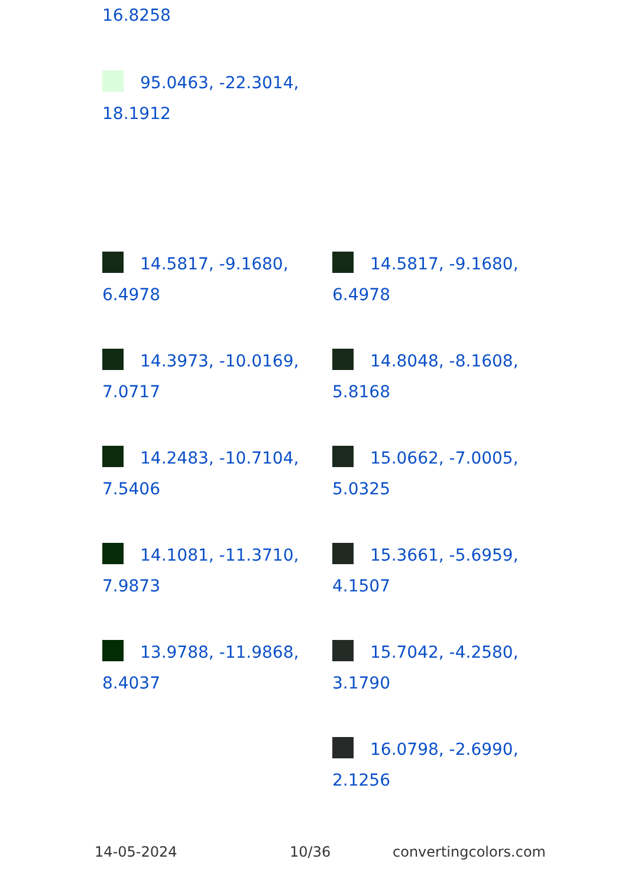16.8258
95.0463, -22.3014, 18.1912
14.5817, -9.1680, 6.4978
14.5817, -9.1680, 6.4978
14.3973, -10.0169, 7.0717
14.8048, -8.1608, 5.8168
14.2483, -10.7104, 7.5406
15.0662, -7.0005, 5.0325
14.1081, -11.3710, 7.9873
15.3661, -5.6959, 4.1507
13.9788, -11.9868, 8.4037
15.7042, -4.2580, 3.1790
16.0798, -2.6990, 2.1256
14-05-2024 10/36 convertingcolors.com